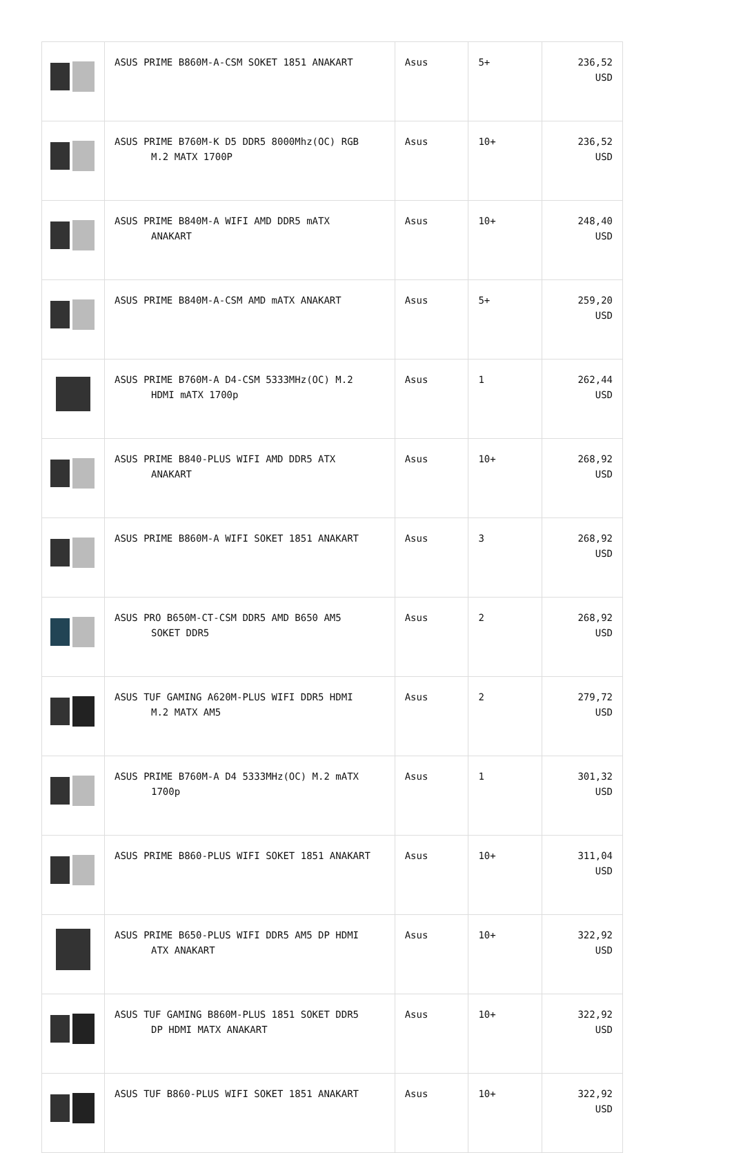| | ASUS PRIME B860M-A-CSM SOKET 1851 ANAKART | Asus | 5+ | 236,52 USD |
| | ASUS PRIME B760M-K D5 DDR5 8000Mhz(OC) RGB M.2 MATX 1700P | Asus | 10+ | 236,52 USD |
| | ASUS PRIME B840M-A WIFI AMD DDR5 mATX ANAKART | Asus | 10+ | 248,40 USD |
| | ASUS PRIME B840M-A-CSM AMD mATX ANAKART | Asus | 5+ | 259,20 USD |
| | ASUS PRIME B760M-A D4-CSM 5333MHz(OC) M.2 HDMI mATX 1700p | Asus | 1 | 262,44 USD |
| | ASUS PRIME B840-PLUS WIFI AMD DDR5 ATX ANAKART | Asus | 10+ | 268,92 USD |
| | ASUS PRIME B860M-A WIFI SOKET 1851 ANAKART | Asus | 3 | 268,92 USD |
| | ASUS PRO B650M-CT-CSM DDR5 AMD B650 AM5 SOKET DDR5 | Asus | 2 | 268,92 USD |
| | ASUS TUF GAMING A620M-PLUS WIFI DDR5 HDMI M.2 MATX AM5 | Asus | 2 | 279,72 USD |
| | ASUS PRIME B760M-A D4 5333MHz(OC) M.2 mATX 1700p | Asus | 1 | 301,32 USD |
| | ASUS PRIME B860-PLUS WIFI SOKET 1851 ANAKART | Asus | 10+ | 311,04 USD |
| | ASUS PRIME B650-PLUS WIFI DDR5 AM5 DP HDMI ATX ANAKART | Asus | 10+ | 322,92 USD |
| | ASUS TUF GAMING B860M-PLUS 1851 SOKET DDR5 DP HDMI MATX ANAKART | Asus | 10+ | 322,92 USD |
| | ASUS TUF B860-PLUS WIFI SOKET 1851 ANAKART | Asus | 10+ | 322,92 USD |